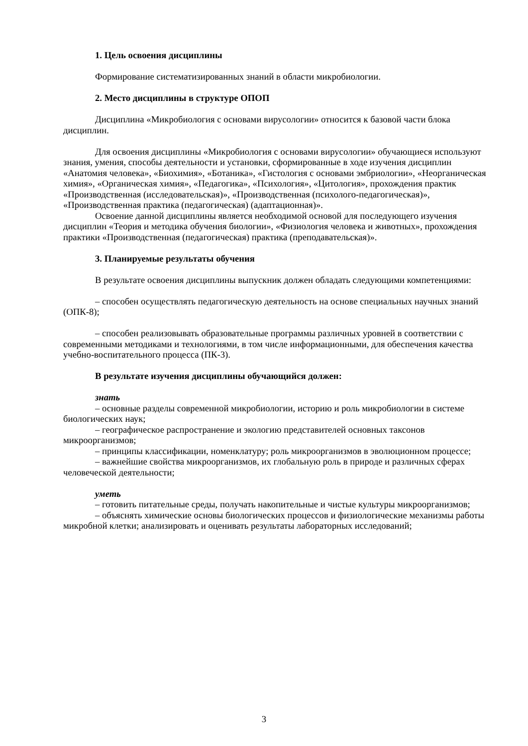1. Цель освоения дисциплины
Формирование систематизированных знаний в области микробиологии.
2. Место дисциплины в структуре ОПОП
Дисциплина «Микробиология с основами вирусологии» относится к базовой части блока дисциплин.
Для освоения дисциплины «Микробиология с основами вирусологии» обучающиеся используют знания, умения, способы деятельности и установки, сформированные в ходе изучения дисциплин «Анатомия человека», «Биохимия», «Ботаника», «Гистология с основами эмбриологии», «Неорганическая химия», «Органическая химия», «Педагогика», «Психология», «Цитология», прохождения практик «Производственная (исследовательская)», «Производственная (психолого-педагогическая)», «Производственная практика (педагогическая) (адаптационная)».
Освоение данной дисциплины является необходимой основой для последующего изучения дисциплин «Теория и методика обучения биологии», «Физиология человека и животных», прохождения практики «Производственная (педагогическая) практика (преподавательская)».
3. Планируемые результаты обучения
В результате освоения дисциплины выпускник должен обладать следующими компетенциями:
– способен осуществлять педагогическую деятельность на основе специальных научных знаний (ОПК-8);
– способен реализовывать образовательные программы различных уровней в соответствии с современными методиками и технологиями, в том числе информационными, для обеспечения качества учебно-воспитательного процесса (ПК-3).
В результате изучения дисциплины обучающийся должен:
знать
– основные разделы современной микробиологии, историю и роль микробиологии в системе биологических наук;
– географическое распространение и экологию представителей основных таксонов микроорганизмов;
– принципы классификации, номенклатуру; роль микроорганизмов в эволюционном процессе;
– важнейшие свойства микроорганизмов, их глобальную роль в природе и различных сферах человеческой деятельности;
уметь
– готовить питательные среды, получать накопительные и чистые культуры микроорганизмов;
– объяснять химические основы биологических процессов и физиологические механизмы работы микробной клетки; анализировать и оценивать результаты лабораторных исследований;
3